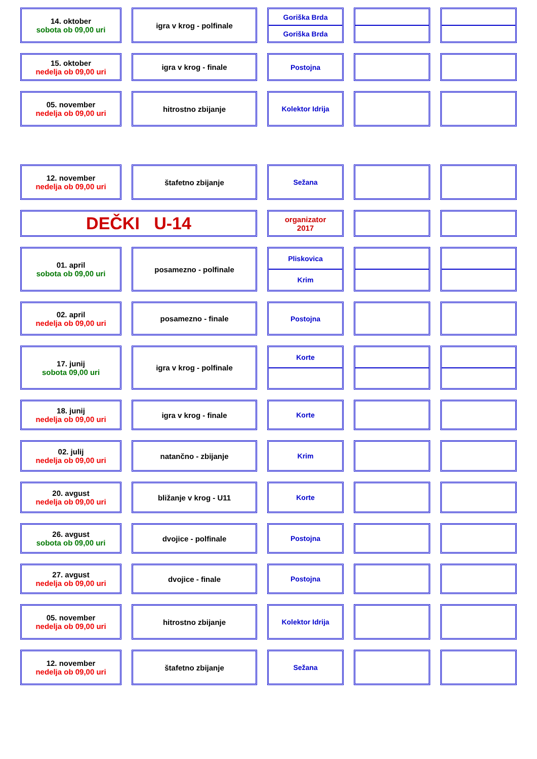14. oktober
sobota ob 09,00 uri
igra v krog - polfinale Goriška Brda
Goriška Brda
15. oktober
nedelja ob 09,00 uri
igra v krog - finale Postojna
05. november
nedelja ob 09,00 uri
hitrostno zbijanje Kolektor Idrija
12. november
nedelja ob 09,00 uri
štafetno zbijanje Sežana
DEČKI U-14
organizator
2017
01. april
sobota ob 09,00 uri
posamezno - polfinale Pliskovica
Krim
02. april
nedelja ob 09,00 uri
posamezno - finale Postojna
17. junij
sobota 09,00 uri
igra v krog - polfinale Korte
18. junij
nedelja ob 09,00 uri
igra v krog - finale Korte
02. julij
nedelja ob 09,00 uri
natančno - zbijanje Krim
20. avgust
nedelja ob 09,00 uri
bližanje v krog - U11 Korte
26. avgust
sobota ob 09,00 uri
dvojice - polfinale Postojna
27. avgust
nedelja ob 09,00 uri
dvojice - finale Postojna
05. november
nedelja ob 09,00 uri
hitrostno zbijanje Kolektor Idrija
12. november
nedelja ob 09,00 uri
štafetno zbijanje Sežana